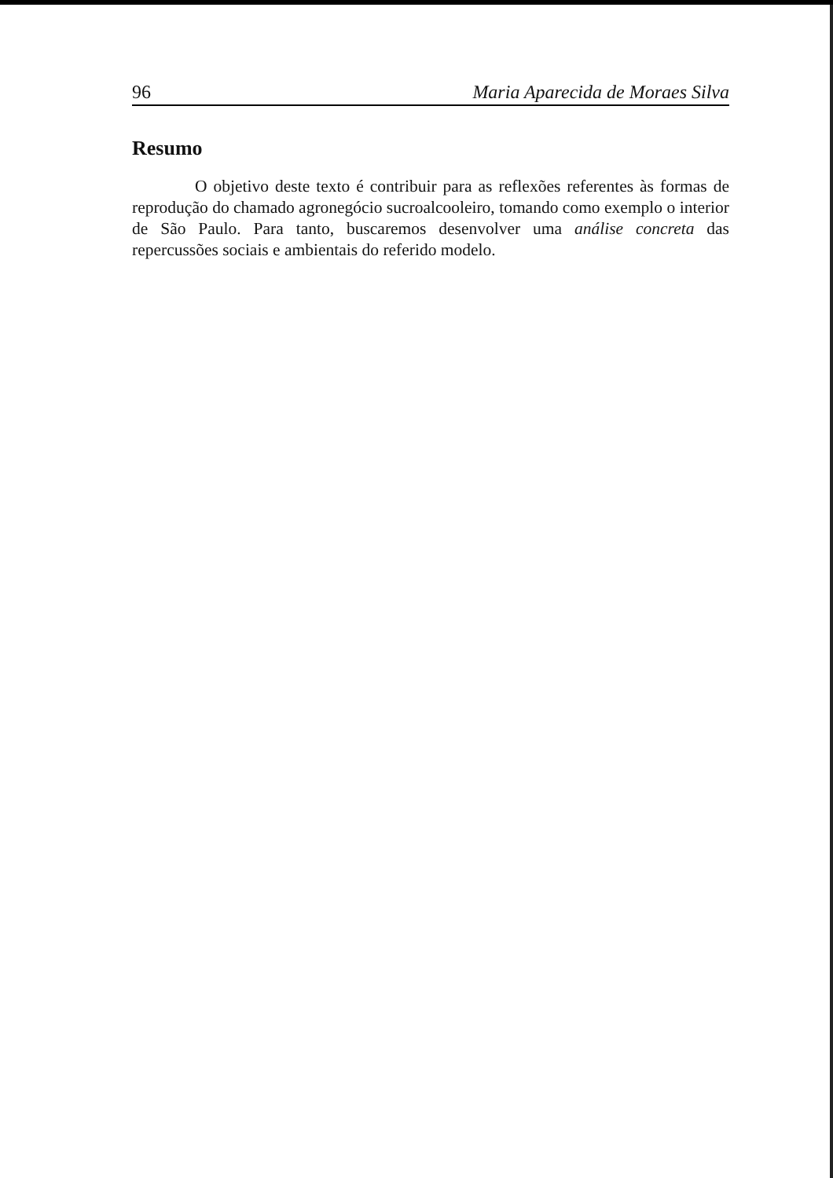96 Maria Aparecida de Moraes Silva
Resumo
O objetivo deste texto é contribuir para as reflexões referentes às formas de reprodução do chamado agronegócio sucroalcooleiro, tomando como exemplo o interior de São Paulo. Para tanto, buscaremos desenvolver uma análise concreta das repercussões sociais e ambientais do referido modelo.